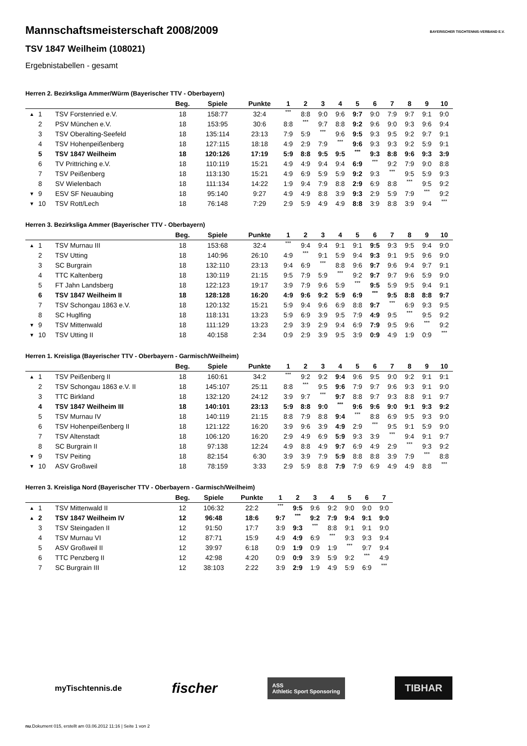BAYERISCHER TISCHTENNIS-VERBAND E.V.
Mannschaftsmeisterschaft 2008/2009
TSV 1847 Weilheim (108021)
Ergebnistabellen - gesamt
Herren 2. Bezirksliga Ammer/Würm (Bayerischer TTV - Oberbayern)
| | | | Beg. | Spiele | Punkte | 1 | 2 | 3 | 4 | 5 | 6 | 7 | 8 | 9 | 10 |
| --- | --- | --- | --- | --- | --- | --- | --- | --- | --- | --- | --- | --- | --- | --- | --- |
| ▲ | 1 | TSV Forstenried e.V. | 18 | 158:77 | 32:4 | *** | 8:8 | 9:0 | 9:6 | 9:7 | 9:0 | 7:9 | 9:7 | 9:1 | 9:0 |
| | 2 | PSV München e.V. | 18 | 153:95 | 30:6 | 8:8 | *** | 9:7 | 8:8 | 9:2 | 9:6 | 9:0 | 9:3 | 9:6 | 9:4 |
| | 3 | TSV Oberalting-Seefeld | 18 | 135:114 | 23:13 | 7:9 | 5:9 | *** | 9:6 | 9:5 | 9:3 | 9:5 | 9:2 | 9:7 | 9:1 |
| | 4 | TSV Hohenpeißenberg | 18 | 127:115 | 18:18 | 4:9 | 2:9 | 7:9 | *** | 9:6 | 9:3 | 9:3 | 9:2 | 5:9 | 9:1 |
| | 5 | TSV 1847 Weilheim | 18 | 120:126 | 17:19 | 5:9 | 8:8 | 9:5 | 9:5 | *** | 9:3 | 8:8 | 9:6 | 9:3 | 3:9 |
| | 6 | TV Prittriching e.V. | 18 | 110:119 | 15:21 | 4:9 | 4:9 | 9:4 | 9:4 | 6:9 | *** | 9:2 | 7:9 | 9:0 | 8:8 |
| | 7 | TSV Peißenberg | 18 | 113:130 | 15:21 | 4:9 | 6:9 | 5:9 | 5:9 | 9:2 | 9:3 | *** | 9:5 | 5:9 | 9:3 |
| | 8 | SV Wielenbach | 18 | 111:134 | 14:22 | 1:9 | 9:4 | 7:9 | 8:8 | 2:9 | 6:9 | 8:8 | *** | 9:5 | 9:2 |
| ▼ | 9 | ESV SF Neuaubing | 18 | 95:140 | 9:27 | 4:9 | 4:9 | 8:8 | 3:9 | 9:3 | 2:9 | 5:9 | 7:9 | *** | 9:2 |
| ▼ | 10 | TSV Rott/Lech | 18 | 76:148 | 7:29 | 2:9 | 5:9 | 4:9 | 4:9 | 8:8 | 3:9 | 8:8 | 3:9 | 9:4 | *** |
Herren 3. Bezirksliga Ammer (Bayerischer TTV - Oberbayern)
| | | | Beg. | Spiele | Punkte | 1 | 2 | 3 | 4 | 5 | 6 | 7 | 8 | 9 | 10 |
| --- | --- | --- | --- | --- | --- | --- | --- | --- | --- | --- | --- | --- | --- | --- | --- |
| ▲ | 1 | TSV Murnau III | 18 | 153:68 | 32:4 | *** | 9:4 | 9:4 | 9:1 | 9:1 | 9:5 | 9:3 | 9:5 | 9:4 | 9:0 |
| | 2 | TSV Utting | 18 | 140:96 | 26:10 | 4:9 | *** | 9:1 | 5:9 | 9:4 | 9:3 | 9:1 | 9:5 | 9:6 | 9:0 |
| | 3 | SC Burgrain | 18 | 132:110 | 23:13 | 9:4 | 6:9 | *** | 8:8 | 9:6 | 9:7 | 9:6 | 9:4 | 9:7 | 9:1 |
| | 4 | TTC Kaltenberg | 18 | 130:119 | 21:15 | 9:5 | 7:9 | 5:9 | *** | 9:2 | 9:7 | 9:7 | 9:6 | 5:9 | 9:0 |
| | 5 | FT Jahn Landsberg | 18 | 122:123 | 19:17 | 3:9 | 7:9 | 9:6 | 5:9 | *** | 9:5 | 5:9 | 9:5 | 9:4 | 9:1 |
| | 6 | TSV 1847 Weilheim II | 18 | 128:128 | 16:20 | 4:9 | 9:6 | 9:2 | 5:9 | 6:9 | *** | 9:5 | 8:8 | 8:8 | 9:7 |
| | 7 | TSV Schongau 1863 e.V. | 18 | 120:132 | 15:21 | 5:9 | 9:4 | 9:6 | 6:9 | 8:8 | 9:7 | *** | 6:9 | 9:3 | 9:5 |
| | 8 | SC Huglfing | 18 | 118:131 | 13:23 | 5:9 | 6:9 | 3:9 | 9:5 | 7:9 | 4:9 | 9:5 | *** | 9:5 | 9:2 |
| ▼ | 9 | TSV Mittenwald | 18 | 111:129 | 13:23 | 2:9 | 3:9 | 2:9 | 9:4 | 6:9 | 7:9 | 9:5 | 9:6 | *** | 9:2 |
| ▼ | 10 | TSV Utting II | 18 | 40:158 | 2:34 | 0:9 | 2:9 | 3:9 | 9:5 | 3:9 | 0:9 | 4:9 | 1:9 | 0:9 | *** |
Herren 1. Kreisliga (Bayerischer TTV - Oberbayern - Garmisch/Weilheim)
| | | | Beg. | Spiele | Punkte | 1 | 2 | 3 | 4 | 5 | 6 | 7 | 8 | 9 | 10 |
| --- | --- | --- | --- | --- | --- | --- | --- | --- | --- | --- | --- | --- | --- | --- | --- |
| ▲ | 1 | TSV Peißenberg II | 18 | 160:61 | 34:2 | *** | 9:2 | 9:2 | 9:4 | 9:6 | 9:5 | 9:0 | 9:2 | 9:1 | 9:1 |
| | 2 | TSV Schongau 1863 e.V. II | 18 | 145:107 | 25:11 | 8:8 | *** | 9:5 | 9:6 | 7:9 | 9:7 | 9:6 | 9:3 | 9:1 | 9:0 |
| | 3 | TTC Birkland | 18 | 132:120 | 24:12 | 3:9 | 9:7 | *** | 9:7 | 8:8 | 9:7 | 9:3 | 8:8 | 9:1 | 9:7 |
| | 4 | TSV 1847 Weilheim III | 18 | 140:101 | 23:13 | 5:9 | 8:8 | 9:0 | *** | 9:6 | 9:6 | 9:0 | 9:1 | 9:3 | 9:2 |
| | 5 | TSV Murnau IV | 18 | 140:119 | 21:15 | 8:8 | 7:9 | 8:8 | 9:4 | *** | 8:8 | 6:9 | 9:5 | 9:3 | 9:0 |
| | 6 | TSV Hohenpeißenberg II | 18 | 121:122 | 16:20 | 3:9 | 9:6 | 3:9 | 4:9 | 2:9 | *** | 9:5 | 9:1 | 5:9 | 9:0 |
| | 7 | TSV Altenstadt | 18 | 106:120 | 16:20 | 2:9 | 4:9 | 6:9 | 5:9 | 9:3 | 3:9 | *** | 9:4 | 9:1 | 9:7 |
| | 8 | SC Burgrain II | 18 | 97:138 | 12:24 | 4:9 | 8:8 | 4:9 | 9:7 | 6:9 | 4:9 | 2:9 | *** | 9:3 | 9:2 |
| ▼ | 9 | TSV Peiting | 18 | 82:154 | 6:30 | 3:9 | 3:9 | 7:9 | 5:9 | 8:8 | 8:8 | 3:9 | 7:9 | *** | 8:8 |
| ▼ | 10 | ASV Großweil | 18 | 78:159 | 3:33 | 2:9 | 5:9 | 8:8 | 7:9 | 7:9 | 6:9 | 4:9 | 4:9 | 8:8 | *** |
Herren 3. Kreisliga Nord (Bayerischer TTV - Oberbayern - Garmisch/Weilheim)
| | | | Beg. | Spiele | Punkte | 1 | 2 | 3 | 4 | 5 | 6 | 7 |
| --- | --- | --- | --- | --- | --- | --- | --- | --- | --- | --- | --- | --- |
| ▲ | 1 | TSV Mittenwald II | 12 | 106:32 | 22:2 | *** | 9:5 | 9:6 | 9:2 | 9:0 | 9:0 | 9:0 |
| ▲ | 2 | TSV 1847 Weilheim IV | 12 | 96:48 | 18:6 | 9:7 | *** | 9:2 | 7:9 | 9:4 | 9:1 | 9:0 |
| | 3 | TSV Steingaden II | 12 | 91:50 | 17:7 | 3:9 | 9:3 | *** | 8:8 | 9:1 | 9:1 | 9:0 |
| | 4 | TSV Murnau VI | 12 | 87:71 | 15:9 | 4:9 | 4:9 | 6:9 | *** | 9:3 | 9:3 | 9:4 |
| | 5 | ASV Großweil II | 12 | 39:97 | 6:18 | 0:9 | 1:9 | 0:9 | 1:9 | *** | 9:7 | 9:4 |
| | 6 | TTC Penzberg II | 12 | 42:98 | 4:20 | 0:9 | 0:9 | 3:9 | 5:9 | 9:2 | *** | 4:9 |
| | 7 | SC Burgrain III | 12 | 38:103 | 2:22 | 3:9 | 2:9 | 1:9 | 4:9 | 5:9 | 6:9 | *** |
myTischtennis.de fischer ASS
Athletic Sport Sponsoring TIBHAR
nu.Dokument 015, erstellt am 03.06.2012 11:16 | Seite 1 von 2